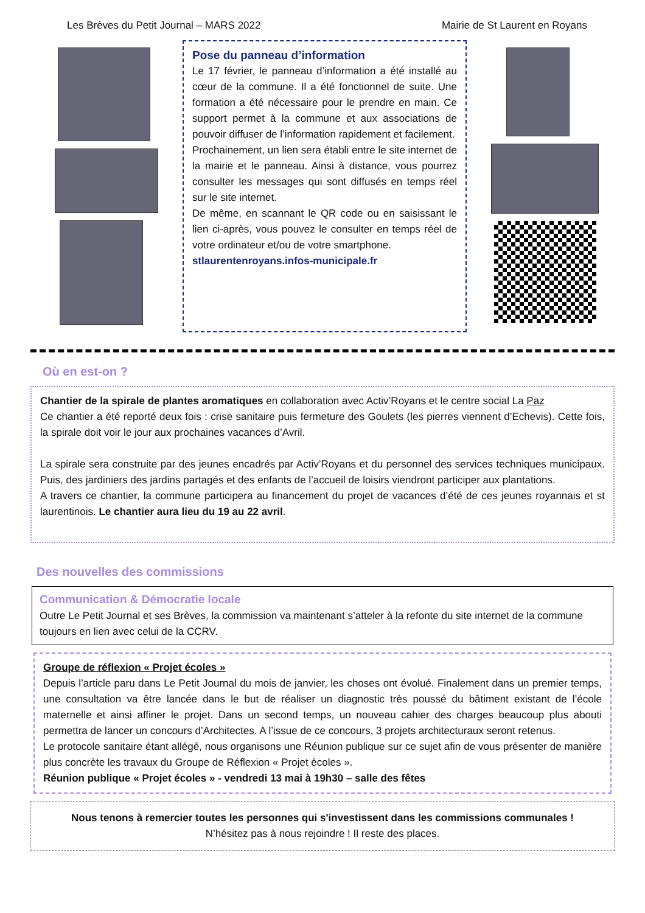Les Brèves du Petit Journal – MARS 2022 Mairie de St Laurent en Royans
Pose du panneau d’information
Le 17 février, le panneau d’information a été installé au cœur de la commune. Il a été fonctionnel de suite. Une formation a été nécessaire pour le prendre en main. Ce support permet à la commune et aux associations de pouvoir diffuser de l’information rapidement et facilement.
Prochainement, un lien sera établi entre le site internet de la mairie et le panneau. Ainsi à distance, vous pourrez consulter les messages qui sont diffusés en temps réel sur le site internet.
De même, en scannant le QR code ou en saisissant le lien ci-après, vous pouvez le consulter en temps réel de votre ordinateur et/ou de votre smartphone.
stlaurentenroyans.infos-municipale.fr
Où en est-on ?
Chantier de la spirale de plantes aromatiques en collaboration avec Activ’Royans et le centre social La Paz
Ce chantier a été reporté deux fois : crise sanitaire puis fermeture des Goulets (les pierres viennent d’Echevis). Cette fois, la spirale doit voir le jour aux prochaines vacances d’Avril.
La spirale sera construite par des jeunes encadrés par Activ’Royans et du personnel des services techniques municipaux. Puis, des jardiniers des jardins partagés et des enfants de l’accueil de loisirs viendront participer aux plantations.
A travers ce chantier, la commune participera au financement du projet de vacances d’été de ces jeunes royannais et st laurentinois. Le chantier aura lieu du 19 au 22 avril.
Des nouvelles des commissions
Communication & Démocratie locale
Outre Le Petit Journal et ses Brèves, la commission va maintenant s’atteler à la refonte du site internet de la commune toujours en lien avec celui de la CCRV.
Groupe de réflexion « Projet écoles »
Depuis l’article paru dans Le Petit Journal du mois de janvier, les choses ont évolué. Finalement dans un premier temps, une consultation va être lancée dans le but de réaliser un diagnostic très poussé du bâtiment existant de l’école maternelle et ainsi affiner le projet. Dans un second temps, un nouveau cahier des charges beaucoup plus abouti permettra de lancer un concours d’Architectes. A l’issue de ce concours, 3 projets architecturaux seront retenus.
Le protocole sanitaire étant allégé, nous organisons une Réunion publique sur ce sujet afin de vous présenter de manière plus concrète les travaux du Groupe de Réflexion « Projet écoles ».
Réunion publique « Projet écoles » - vendredi 13 mai à 19h30 – salle des fêtes
Nous tenons à remercier toutes les personnes qui s'investissent dans les commissions communales !
N’hésitez pas à nous rejoindre ! Il reste des places.